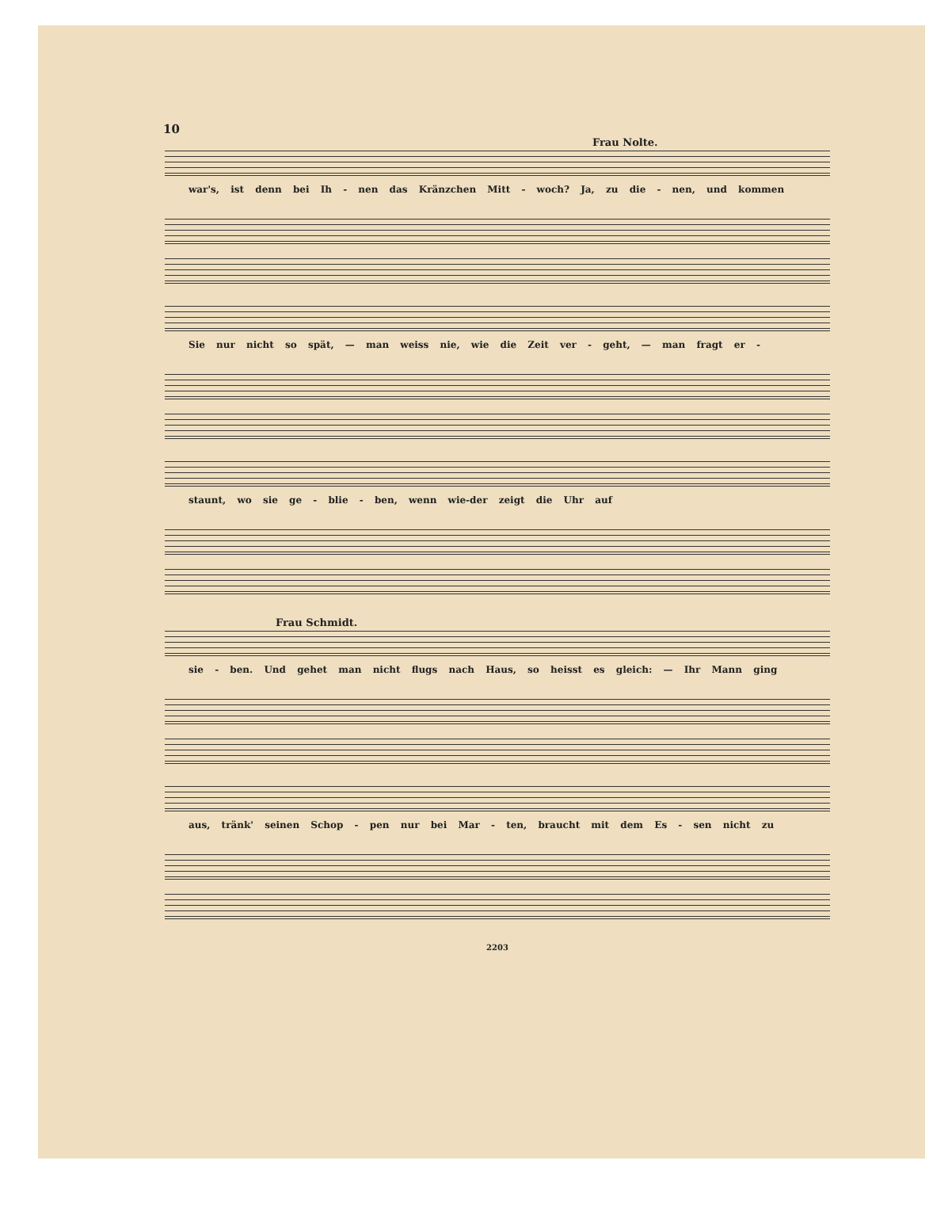10
Frau Nolte.
war's, ist denn bei Ih - nen das Kränzchen Mitt - woch? Ja, zu die - nen, und kommen
Sie nur nicht so spät, — man weiss nie, wie die Zeit ver - geht, — man fragt er -
staunt, wo sie ge - blie - ben, wenn wie-der zeigt die Uhr auf
Frau Schmidt.
sie - ben. Und gehet man nicht flugs nach Haus, so heisst es gleich: — Ihr Mann ging
aus, tränk' seinen Schop - pen nur bei Mar - ten, braucht mit dem Es - sen nicht zu
2203